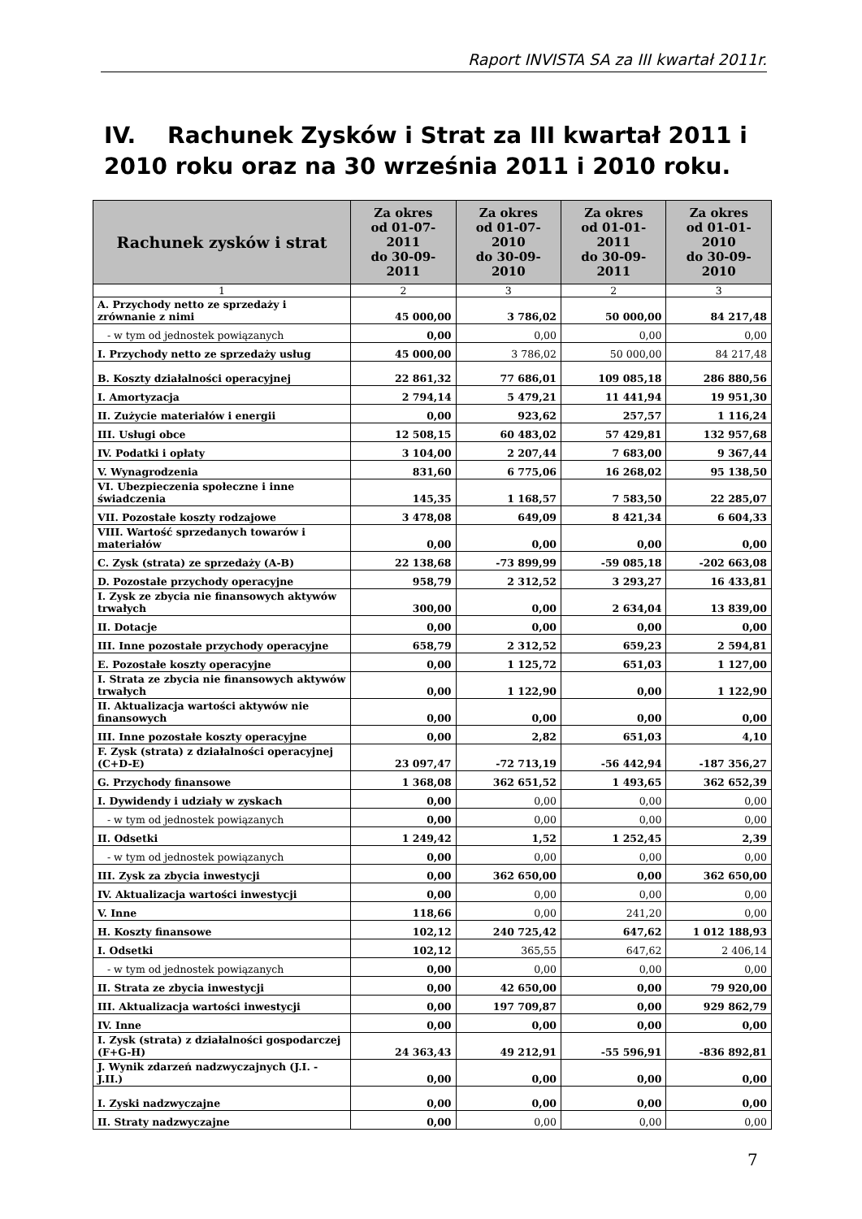Raport INVISTA SA za III kwartał 2011r.
IV. Rachunek Zysków i Strat za III kwartał 2011 i 2010 roku oraz na 30 września 2011 i 2010 roku.
| Rachunek zysków i strat | Za okres od 01-07-2011 do 30-09-2011 | Za okres od 01-07-2010 do 30-09-2010 | Za okres od 01-01-2011 do 30-09-2011 | Za okres od 01-01-2010 do 30-09-2010 |
| --- | --- | --- | --- | --- |
| 1 | 2 | 3 | 2 | 3 |
| A. Przychody netto ze sprzedaży i zrównanie z nimi | 45 000,00 | 3 786,02 | 50 000,00 | 84 217,48 |
| - w tym od jednostek powiązanych | 0,00 | 0,00 | 0,00 | 0,00 |
| I. Przychody netto ze sprzedaży usług | 45 000,00 | 3 786,02 | 50 000,00 | 84 217,48 |
| B. Koszty działalności operacyjnej | 22 861,32 | 77 686,01 | 109 085,18 | 286 880,56 |
| I. Amortyzacja | 2 794,14 | 5 479,21 | 11 441,94 | 19 951,30 |
| II. Zużycie materiałów i energii | 0,00 | 923,62 | 257,57 | 1 116,24 |
| III. Usługi obce | 12 508,15 | 60 483,02 | 57 429,81 | 132 957,68 |
| IV. Podatki i opłaty | 3 104,00 | 2 207,44 | 7 683,00 | 9 367,44 |
| V. Wynagrodzenia | 831,60 | 6 775,06 | 16 268,02 | 95 138,50 |
| VI. Ubezpieczenia społeczne i inne świadczenia | 145,35 | 1 168,57 | 7 583,50 | 22 285,07 |
| VII. Pozostałe koszty rodzajowe | 3 478,08 | 649,09 | 8 421,34 | 6 604,33 |
| VIII. Wartość sprzedanych towarów i materiałów | 0,00 | 0,00 | 0,00 | 0,00 |
| C. Zysk (strata) ze sprzedaży (A-B) | 22 138,68 | -73 899,99 | -59 085,18 | -202 663,08 |
| D. Pozostałe przychody operacyjne | 958,79 | 2 312,52 | 3 293,27 | 16 433,81 |
| I. Zysk ze zbycia nie finansowych aktywów trwałych | 300,00 | 0,00 | 2 634,04 | 13 839,00 |
| II. Dotacje | 0,00 | 0,00 | 0,00 | 0,00 |
| III. Inne pozostałe przychody operacyjne | 658,79 | 2 312,52 | 659,23 | 2 594,81 |
| E. Pozostałe koszty operacyjne | 0,00 | 1 125,72 | 651,03 | 1 127,00 |
| I. Strata ze zbycia nie finansowych aktywów trwałych | 0,00 | 1 122,90 | 0,00 | 1 122,90 |
| II. Aktualizacja wartości aktywów nie finansowych | 0,00 | 0,00 | 0,00 | 0,00 |
| III. Inne pozostałe koszty operacyjne | 0,00 | 2,82 | 651,03 | 4,10 |
| F. Zysk (strata) z działalności operacyjnej (C+D-E) | 23 097,47 | -72 713,19 | -56 442,94 | -187 356,27 |
| G. Przychody finansowe | 1 368,08 | 362 651,52 | 1 493,65 | 362 652,39 |
| I. Dywidendy i udziały w zyskach | 0,00 | 0,00 | 0,00 | 0,00 |
| - w tym od jednostek powiązanych | 0,00 | 0,00 | 0,00 | 0,00 |
| II. Odsetki | 1 249,42 | 1,52 | 1 252,45 | 2,39 |
| - w tym od jednostek powiązanych | 0,00 | 0,00 | 0,00 | 0,00 |
| III. Zysk za zbycia inwestycji | 0,00 | 362 650,00 | 0,00 | 362 650,00 |
| IV. Aktualizacja wartości inwestycji | 0,00 | 0,00 | 0,00 | 0,00 |
| V. Inne | 118,66 | 0,00 | 241,20 | 0,00 |
| H. Koszty finansowe | 102,12 | 240 725,42 | 647,62 | 1 012 188,93 |
| I. Odsetki | 102,12 | 365,55 | 647,62 | 2 406,14 |
| - w tym od jednostek powiązanych | 0,00 | 0,00 | 0,00 | 0,00 |
| II. Strata ze zbycia inwestycji | 0,00 | 42 650,00 | 0,00 | 79 920,00 |
| III. Aktualizacja wartości inwestycji | 0,00 | 197 709,87 | 0,00 | 929 862,79 |
| IV. Inne | 0,00 | 0,00 | 0,00 | 0,00 |
| I. Zysk (strata) z działalności gospodarczej (F+G-H) | 24 363,43 | 49 212,91 | -55 596,91 | -836 892,81 |
| J. Wynik zdarzeń nadzwyczajnych (J.I. - J.II.) | 0,00 | 0,00 | 0,00 | 0,00 |
| I. Zyski nadzwyczajne | 0,00 | 0,00 | 0,00 | 0,00 |
| II. Straty nadzwyczajne | 0,00 | 0,00 | 0,00 | 0,00 |
7